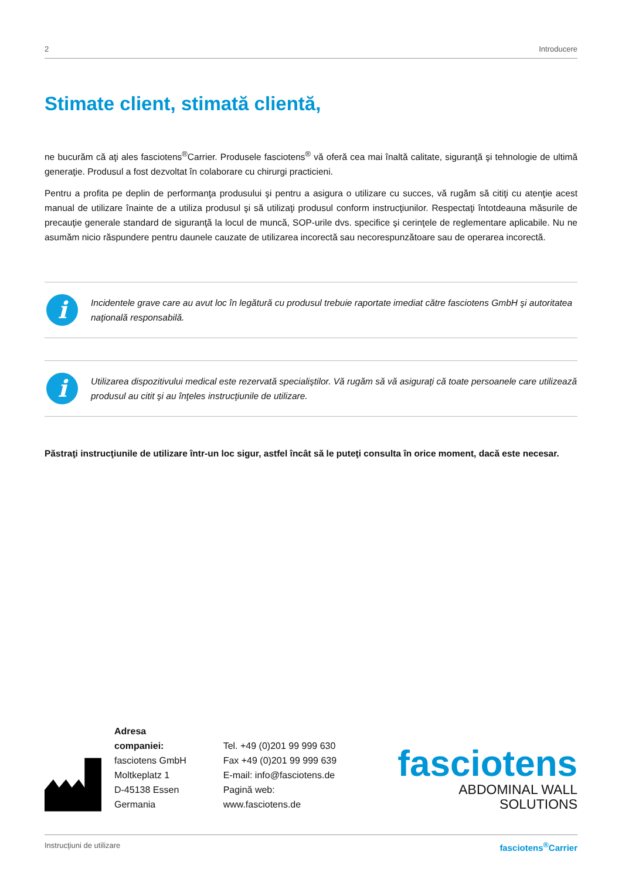2 Introducere
Stimate client, stimată clientă,
ne bucurăm că aţi ales fasciotens<sup>®</sup>Carrier. Produsele fasciotens<sup>®</sup> vă oferă cea mai înaltă calitate, siguranţă şi tehnologie de ultimă generaţie. Produsul a fost dezvoltat în colaborare cu chirurgi practicieni.
Pentru a profita pe deplin de performanţa produsului şi pentru a asigura o utilizare cu succes, vă rugăm să citiţi cu atenţie acest manual de utilizare înainte de a utiliza produsul şi să utilizaţi produsul conform instrucţiunilor. Respectaţi întotdeauna măsurile de precauţie generale standard de siguranţă la locul de muncă, SOP-urile dvs. specifice şi cerinţele de reglementare aplicabile. Nu ne asumăm nicio răspundere pentru daunele cauzate de utilizarea incorectă sau necorespunzătoare sau de operarea incorectă.
i
Incidentele grave care au avut loc în legătură cu produsul trebuie raportate imediat către fasciotens GmbH şi autoritatea naţională responsabilă.
i
Utilizarea dispozitivului medical este rezervată specialiştilor. Vă rugăm să vă asiguraţi că toate persoanele care utilizează produsul au citit şi au înţeles instrucţiunile de utilizare.
Păstraţi instrucţiunile de utilizare într-un loc sigur, astfel încât să le puteţi consulta în orice moment, dacă este necesar.
Adresa companiei:
fasciotens GmbH
Moltkeplatz 1
D-45138 Essen
Germania
Tel. +49 (0)201 99 999 630
Fax +49 (0)201 99 999 639
E-mail: info@fasciotens.de
Pagină web: www.fasciotens.de
fasciotens
ABDOMINAL WALL SOLUTIONS
Instrucţiuni de utilizare fasciotens<sup>®</sup>Carrier